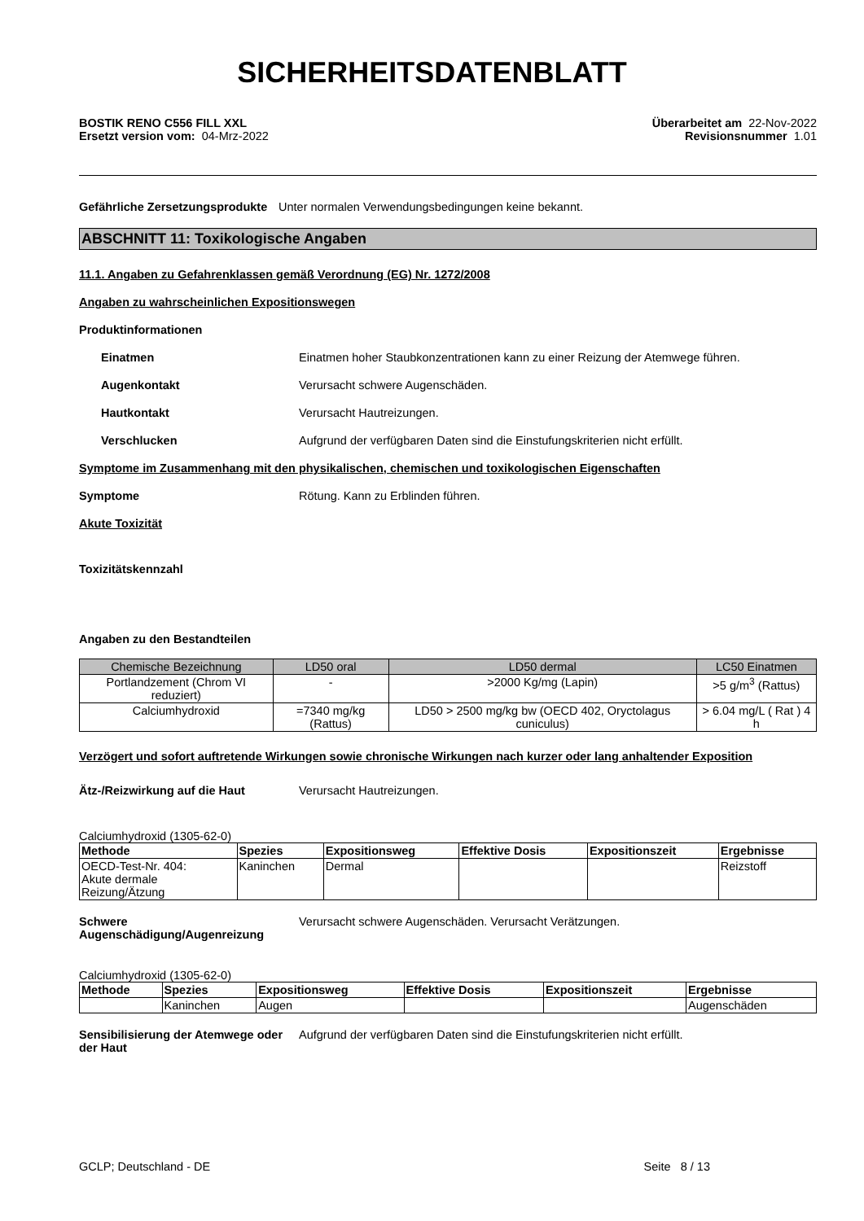SICHERHEITSDATENBLATT
BOSTIK RENO C556 FILL XXL Überarbeitet am 22-Nov-2022
Ersetzt version vom: 04-Mrz-2022 Revisionsnummer 1.01
Gefährliche Zersetzungsprodukte Unter normalen Verwendungsbedingungen keine bekannt.
ABSCHNITT 11: Toxikologische Angaben
11.1. Angaben zu Gefahrenklassen gemäß Verordnung (EG) Nr. 1272/2008
Angaben zu wahrscheinlichen Expositionswegen
Produktinformationen
Einatmen Einatmen hoher Staubkonzentrationen kann zu einer Reizung der Atemwege führen.
Augenkontakt Verursacht schwere Augenschäden.
Hautkontakt Verursacht Hautreizungen.
Verschlucken Aufgrund der verfügbaren Daten sind die Einstufungskriterien nicht erfüllt.
Symptome im Zusammenhang mit den physikalischen, chemischen und toxikologischen Eigenschaften
Symptome Rötung. Kann zu Erblinden führen.
Akute Toxizität
Toxizitätskennzahl
Angaben zu den Bestandteilen
| Chemische Bezeichnung | LD50 oral | LD50 dermal | LC50 Einatmen |
| --- | --- | --- | --- |
| Portlandzement (Chrom VI reduziert) | - | >2000 Kg/mg (Lapin) | >5 g/m<sup>3</sup> (Rattus) |
| Calciumhydroxid | =7340 mg/kg (Rattus) | LD50 > 2500 mg/kg bw (OECD 402, Oryctolagus cuniculus) | > 6.04 mg/L ( Rat ) 4 h |
Verzögert und sofort auftretende Wirkungen sowie chronische Wirkungen nach kurzer oder lang anhaltender Exposition
Ätz-/Reizwirkung auf die Haut Verursacht Hautreizungen.
Calciumhydroxid (1305-62-0)
| Methode | Spezies | Expositionsweg | Effektive Dosis | Expositionszeit | Ergebnisse |
| --- | --- | --- | --- | --- | --- |
| OECD-Test-Nr. 404: Akute dermale Reizung/Ätzung | Kaninchen | Dermal | | | Reizstoff |
Schwere
Augenschädigung/Augenreizung Verursacht schwere Augenschäden. Verursacht Verätzungen.
Calciumhydroxid (1305-62-0)
| Methode | Spezies | Expositionsweg | Effektive Dosis | Expositionszeit | Ergebnisse |
| --- | --- | --- | --- | --- | --- |
| | Kaninchen | Augen | | | Augenschäden |
Sensibilisierung der Atemwege oder der Haut Aufgrund der verfügbaren Daten sind die Einstufungskriterien nicht erfüllt.
GCLP; Deutschland - DE Seite 8 / 13